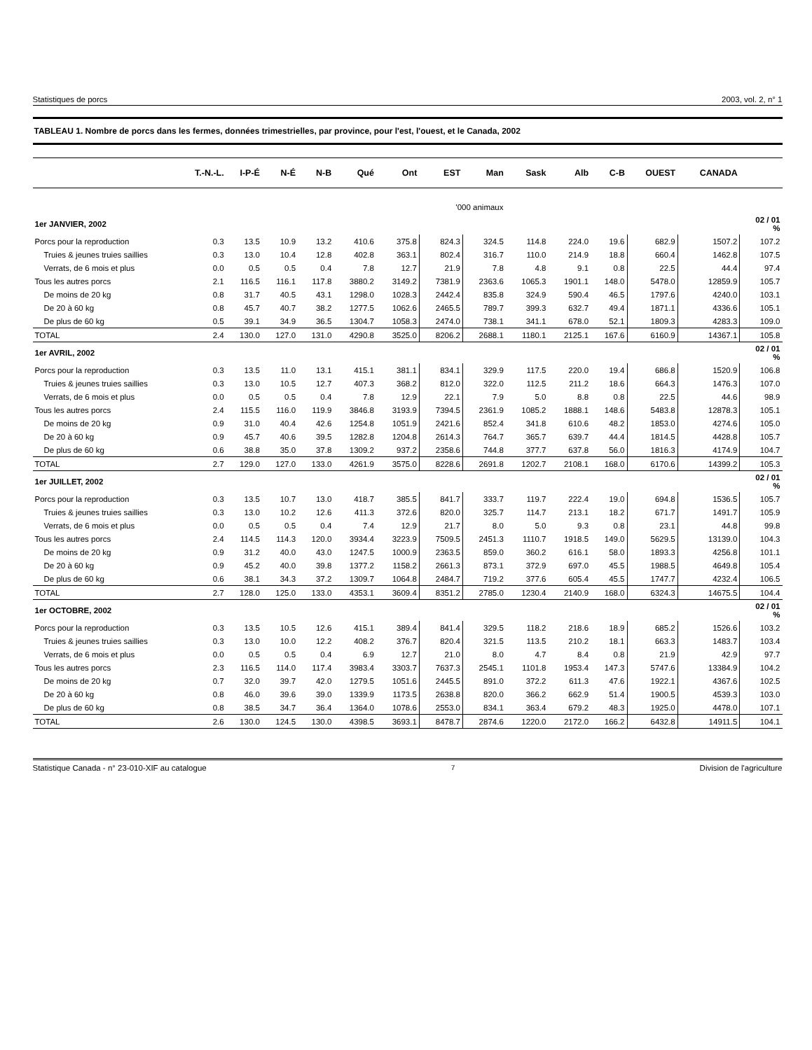Statistiques de porcs 2003, vol. 2, n° 1
TABLEAU 1. Nombre de porcs dans les fermes, données trimestrielles, par province, pour l'est, l'ouest, et le Canada, 2002
| | T.-N.-L. | I-P-É | N-É | N-B | Qué | Ont | EST | Man | Sask | Alb | C-B | OUEST | CANADA | |
| --- | --- | --- | --- | --- | --- | --- | --- | --- | --- | --- | --- | --- | --- | --- |
| | '000 animaux | | | | | | | | | | | | | |
| 1er JANVIER, 2002 | | | | | | | | | | | | | | 02 / 01 % |
| Porcs pour la reproduction | 0.3 | 13.5 | 10.9 | 13.2 | 410.6 | 375.8 | 824.3 | 324.5 | 114.8 | 224.0 | 19.6 | 682.9 | 1507.2 | 107.2 |
| Truies & jeunes truies saillies | 0.3 | 13.0 | 10.4 | 12.8 | 402.8 | 363.1 | 802.4 | 316.7 | 110.0 | 214.9 | 18.8 | 660.4 | 1462.8 | 107.5 |
| Verrats, de 6 mois et plus | 0.0 | 0.5 | 0.5 | 0.4 | 7.8 | 12.7 | 21.9 | 7.8 | 4.8 | 9.1 | 0.8 | 22.5 | 44.4 | 97.4 |
| Tous les autres porcs | 2.1 | 116.5 | 116.1 | 117.8 | 3880.2 | 3149.2 | 7381.9 | 2363.6 | 1065.3 | 1901.1 | 148.0 | 5478.0 | 12859.9 | 105.7 |
| De moins de 20 kg | 0.8 | 31.7 | 40.5 | 43.1 | 1298.0 | 1028.3 | 2442.4 | 835.8 | 324.9 | 590.4 | 46.5 | 1797.6 | 4240.0 | 103.1 |
| De 20 à 60 kg | 0.8 | 45.7 | 40.7 | 38.2 | 1277.5 | 1062.6 | 2465.5 | 789.7 | 399.3 | 632.7 | 49.4 | 1871.1 | 4336.6 | 105.1 |
| De plus de 60 kg | 0.5 | 39.1 | 34.9 | 36.5 | 1304.7 | 1058.3 | 2474.0 | 738.1 | 341.1 | 678.0 | 52.1 | 1809.3 | 4283.3 | 109.0 |
| TOTAL | 2.4 | 130.0 | 127.0 | 131.0 | 4290.8 | 3525.0 | 8206.2 | 2688.1 | 1180.1 | 2125.1 | 167.6 | 6160.9 | 14367.1 | 105.8 |
| 1er AVRIL, 2002 | | | | | | | | | | | | | | 02 / 01 % |
| Porcs pour la reproduction | 0.3 | 13.5 | 11.0 | 13.1 | 415.1 | 381.1 | 834.1 | 329.9 | 117.5 | 220.0 | 19.4 | 686.8 | 1520.9 | 106.8 |
| Truies & jeunes truies saillies | 0.3 | 13.0 | 10.5 | 12.7 | 407.3 | 368.2 | 812.0 | 322.0 | 112.5 | 211.2 | 18.6 | 664.3 | 1476.3 | 107.0 |
| Verrats, de 6 mois et plus | 0.0 | 0.5 | 0.5 | 0.4 | 7.8 | 12.9 | 22.1 | 7.9 | 5.0 | 8.8 | 0.8 | 22.5 | 44.6 | 98.9 |
| Tous les autres porcs | 2.4 | 115.5 | 116.0 | 119.9 | 3846.8 | 3193.9 | 7394.5 | 2361.9 | 1085.2 | 1888.1 | 148.6 | 5483.8 | 12878.3 | 105.1 |
| De moins de 20 kg | 0.9 | 31.0 | 40.4 | 42.6 | 1254.8 | 1051.9 | 2421.6 | 852.4 | 341.8 | 610.6 | 48.2 | 1853.0 | 4274.6 | 105.0 |
| De 20 à 60 kg | 0.9 | 45.7 | 40.6 | 39.5 | 1282.8 | 1204.8 | 2614.3 | 764.7 | 365.7 | 639.7 | 44.4 | 1814.5 | 4428.8 | 105.7 |
| De plus de 60 kg | 0.6 | 38.8 | 35.0 | 37.8 | 1309.2 | 937.2 | 2358.6 | 744.8 | 377.7 | 637.8 | 56.0 | 1816.3 | 4174.9 | 104.7 |
| TOTAL | 2.7 | 129.0 | 127.0 | 133.0 | 4261.9 | 3575.0 | 8228.6 | 2691.8 | 1202.7 | 2108.1 | 168.0 | 6170.6 | 14399.2 | 105.3 |
| 1er JUILLET, 2002 | | | | | | | | | | | | | | 02 / 01 % |
| Porcs pour la reproduction | 0.3 | 13.5 | 10.7 | 13.0 | 418.7 | 385.5 | 841.7 | 333.7 | 119.7 | 222.4 | 19.0 | 694.8 | 1536.5 | 105.7 |
| Truies & jeunes truies saillies | 0.3 | 13.0 | 10.2 | 12.6 | 411.3 | 372.6 | 820.0 | 325.7 | 114.7 | 213.1 | 18.2 | 671.7 | 1491.7 | 105.9 |
| Verrats, de 6 mois et plus | 0.0 | 0.5 | 0.5 | 0.4 | 7.4 | 12.9 | 21.7 | 8.0 | 5.0 | 9.3 | 0.8 | 23.1 | 44.8 | 99.8 |
| Tous les autres porcs | 2.4 | 114.5 | 114.3 | 120.0 | 3934.4 | 3223.9 | 7509.5 | 2451.3 | 1110.7 | 1918.5 | 149.0 | 5629.5 | 13139.0 | 104.3 |
| De moins de 20 kg | 0.9 | 31.2 | 40.0 | 43.0 | 1247.5 | 1000.9 | 2363.5 | 859.0 | 360.2 | 616.1 | 58.0 | 1893.3 | 4256.8 | 101.1 |
| De 20 à 60 kg | 0.9 | 45.2 | 40.0 | 39.8 | 1377.2 | 1158.2 | 2661.3 | 873.1 | 372.9 | 697.0 | 45.5 | 1988.5 | 4649.8 | 105.4 |
| De plus de 60 kg | 0.6 | 38.1 | 34.3 | 37.2 | 1309.7 | 1064.8 | 2484.7 | 719.2 | 377.6 | 605.4 | 45.5 | 1747.7 | 4232.4 | 106.5 |
| TOTAL | 2.7 | 128.0 | 125.0 | 133.0 | 4353.1 | 3609.4 | 8351.2 | 2785.0 | 1230.4 | 2140.9 | 168.0 | 6324.3 | 14675.5 | 104.4 |
| 1er OCTOBRE, 2002 | | | | | | | | | | | | | | 02 / 01 % |
| Porcs pour la reproduction | 0.3 | 13.5 | 10.5 | 12.6 | 415.1 | 389.4 | 841.4 | 329.5 | 118.2 | 218.6 | 18.9 | 685.2 | 1526.6 | 103.2 |
| Truies & jeunes truies saillies | 0.3 | 13.0 | 10.0 | 12.2 | 408.2 | 376.7 | 820.4 | 321.5 | 113.5 | 210.2 | 18.1 | 663.3 | 1483.7 | 103.4 |
| Verrats, de 6 mois et plus | 0.0 | 0.5 | 0.5 | 0.4 | 6.9 | 12.7 | 21.0 | 8.0 | 4.7 | 8.4 | 0.8 | 21.9 | 42.9 | 97.7 |
| Tous les autres porcs | 2.3 | 116.5 | 114.0 | 117.4 | 3983.4 | 3303.7 | 7637.3 | 2545.1 | 1101.8 | 1953.4 | 147.3 | 5747.6 | 13384.9 | 104.2 |
| De moins de 20 kg | 0.7 | 32.0 | 39.7 | 42.0 | 1279.5 | 1051.6 | 2445.5 | 891.0 | 372.2 | 611.3 | 47.6 | 1922.1 | 4367.6 | 102.5 |
| De 20 à 60 kg | 0.8 | 46.0 | 39.6 | 39.0 | 1339.9 | 1173.5 | 2638.8 | 820.0 | 366.2 | 662.9 | 51.4 | 1900.5 | 4539.3 | 103.0 |
| De plus de 60 kg | 0.8 | 38.5 | 34.7 | 36.4 | 1364.0 | 1078.6 | 2553.0 | 834.1 | 363.4 | 679.2 | 48.3 | 1925.0 | 4478.0 | 107.1 |
| TOTAL | 2.6 | 130.0 | 124.5 | 130.0 | 4398.5 | 3693.1 | 8478.7 | 2874.6 | 1220.0 | 2172.0 | 166.2 | 6432.8 | 14911.5 | 104.1 |
Statistique Canada - n° 23-010-XIF au catalogue 7 Division de l'agriculture